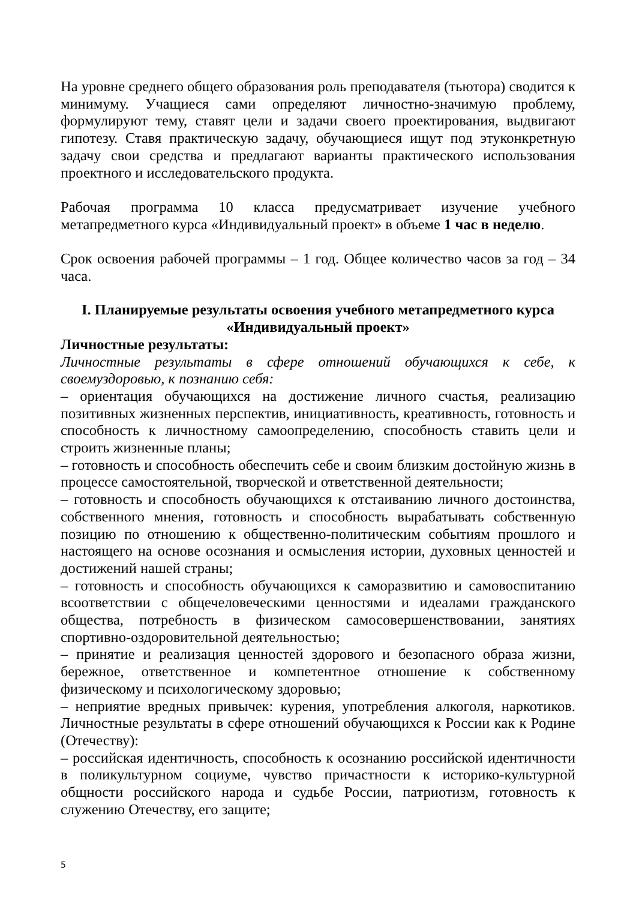На уровне среднего общего образования роль преподавателя (тьютора) сводится к минимуму. Учащиеся сами определяют личностно-значимую проблему, формулируют тему, ставят цели и задачи своего проектирования, выдвигают гипотезу. Ставя практическую задачу, обучающиеся ищут под этуконкретную задачу свои средства и предлагают варианты практического использования проектного и исследовательского продукта.
Рабочая программа 10 класса предусматривает изучение учебного метапредметного курса «Индивидуальный проект» в объеме 1 час в неделю.
Срок освоения рабочей программы – 1 год. Общее количество часов за год – 34 часа.
I. Планируемые результаты освоения учебного метапредметного курса «Индивидуальный проект»
Личностные результаты:
Личностные результаты в сфере отношений обучающихся к себе, к своемуздоровью, к познанию себя:
– ориентация обучающихся на достижение личного счастья, реализацию позитивных жизненных перспектив, инициативность, креативность, готовность и способность к личностному самоопределению, способность ставить цели и строить жизненные планы;
– готовность и способность обеспечить себе и своим близким достойную жизнь в процессе самостоятельной, творческой и ответственной деятельности;
– готовность и способность обучающихся к отстаиванию личного достоинства, собственного мнения, готовность и способность вырабатывать собственную позицию по отношению к общественно-политическим событиям прошлого и настоящего на основе осознания и осмысления истории, духовных ценностей и достижений нашей страны;
– готовность и способность обучающихся к саморазвитию и самовоспитанию всоответствии с общечеловеческими ценностями и идеалами гражданского общества, потребность в физическом самосовершенствовании, занятиях спортивно-оздоровительной деятельностью;
– принятие и реализация ценностей здорового и безопасного образа жизни, бережное, ответственное и компетентное отношение к собственному физическому и психологическому здоровью;
– неприятие вредных привычек: курения, употребления алкоголя, наркотиков. Личностные результаты в сфере отношений обучающихся к России как к Родине (Отечеству):
– российская идентичность, способность к осознанию российской идентичности в поликультурном социуме, чувство причастности к историко-культурной общности российского народа и судьбе России, патриотизм, готовность к служению Отечеству, его защите;
5